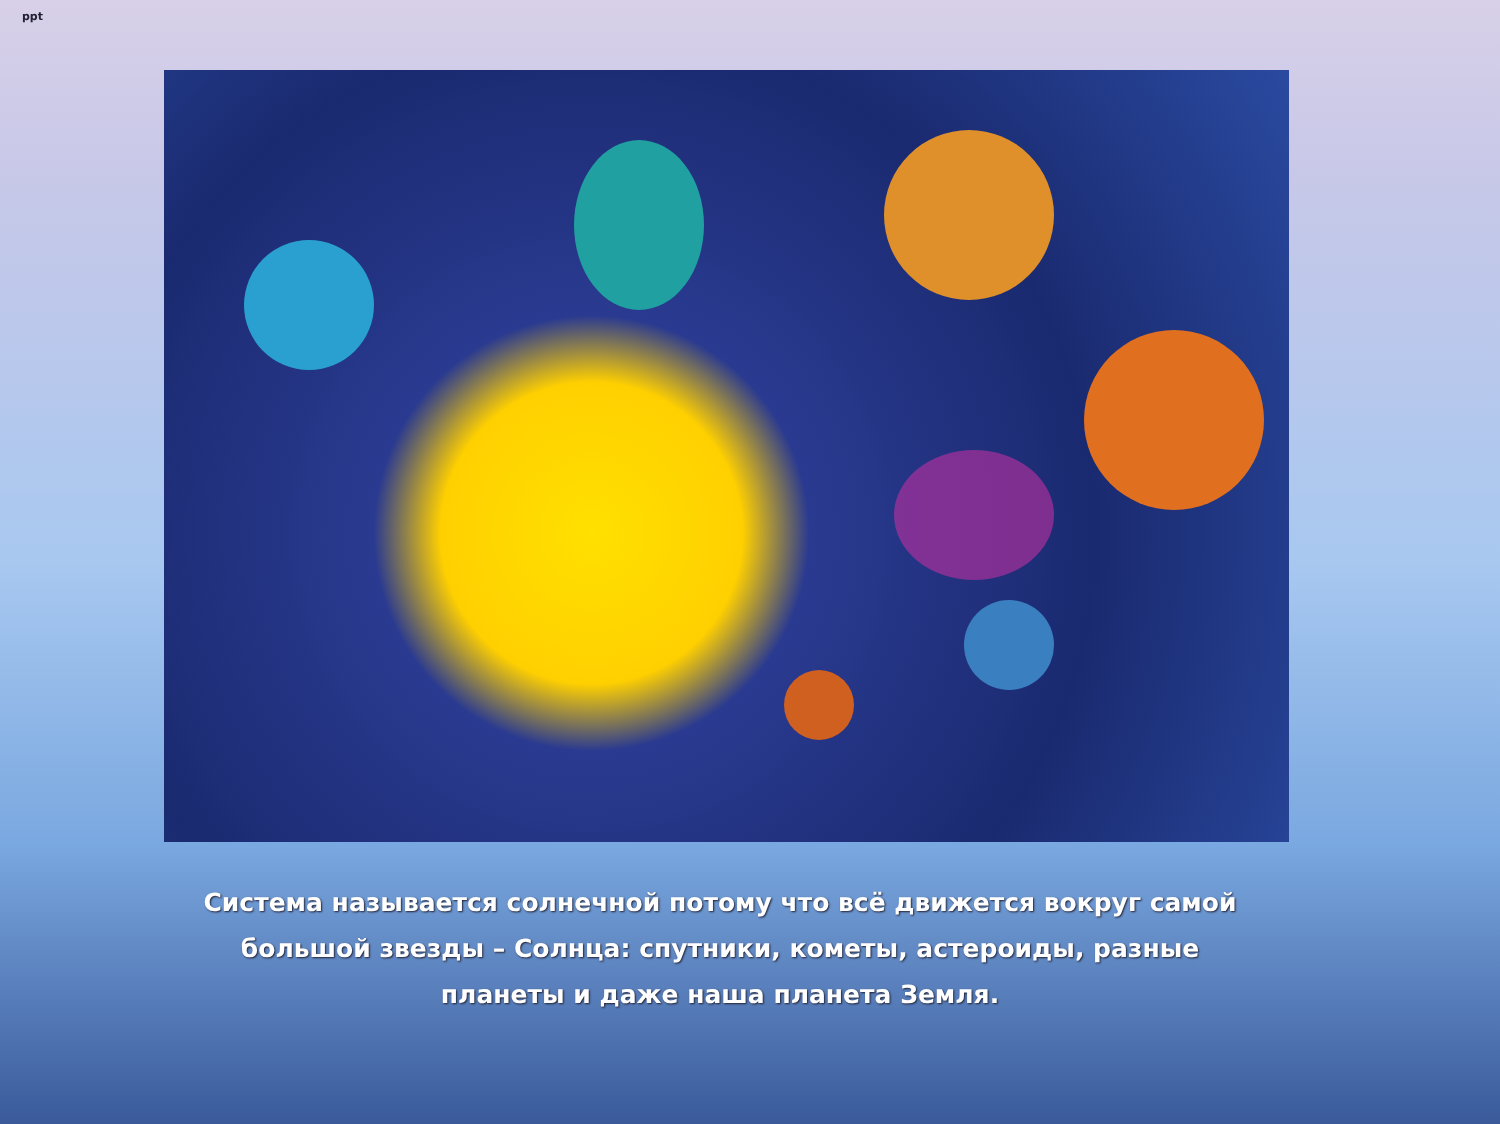ppt
Система называется солнечной потому что всё движется вокруг самой большой звезды – Солнца: спутники, кометы, астероиды, разные планеты и даже наша планета Земля.